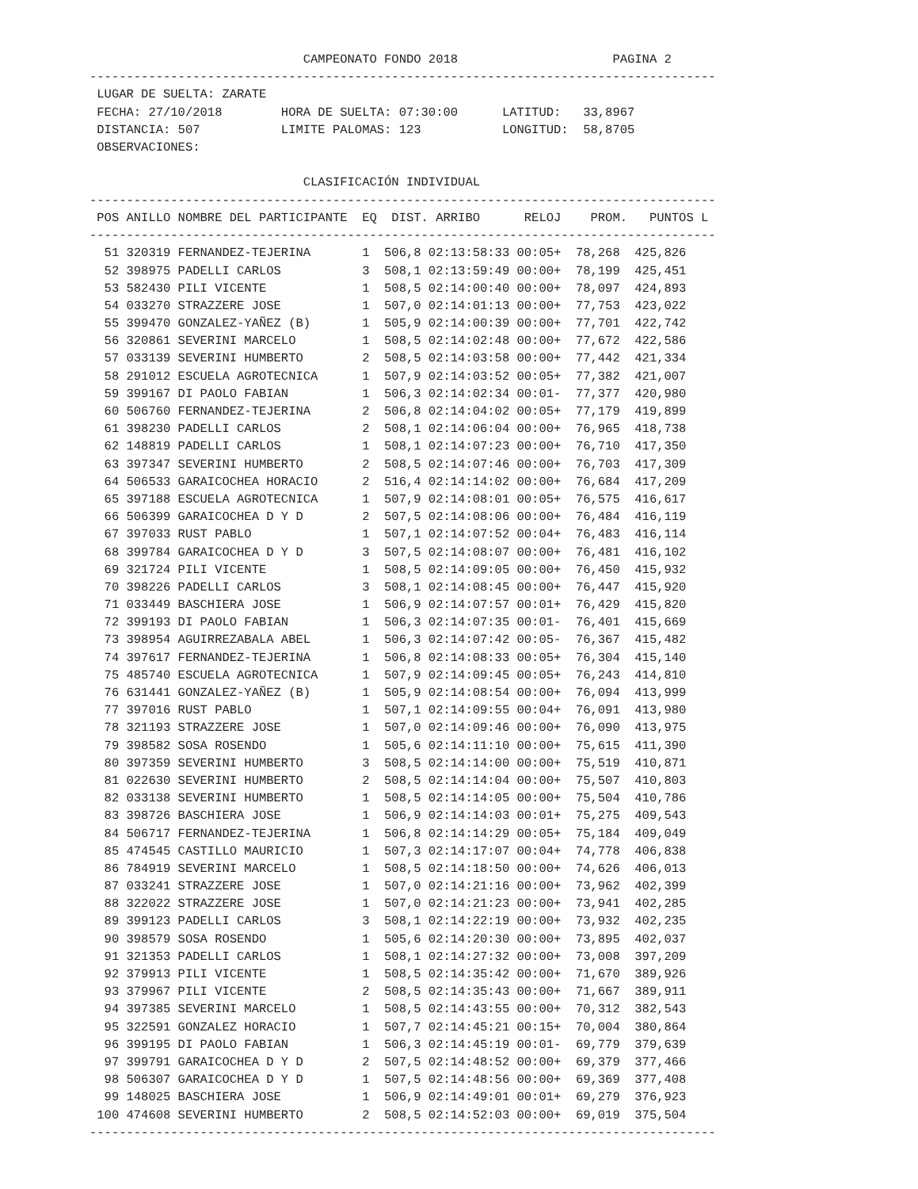CAMPEONATO FONDO 2018                     PAGINA 2
-------------------------------------------------------------------------------------
 LUGAR DE SUELTA: ZARATE
 FECHA: 27/10/2018        HORA DE SUELTA: 07:30:00      LATITUD:   33,8967
 DISTANCIA: 507           LIMITE PALOMAS: 123           LONGITUD:  58,8705
 OBSERVACIONES:

                             CLASIFICACIÓN INDIVIDUAL
-------------------------------------------------------------------------------------
 POS ANILLO NOMBRE DEL PARTICIPANTE  EQ  DIST. ARRIBO      RELOJ    PROM.   PUNTOS L
-------------------------------------------------------------------------------------
| 51 320319 FERNANDEZ-TEJERINA 1 506,8 02:13:58:33 00:05+ 78,268 425,826 |
| 52 398975 PADELLI CARLOS 3 508,1 02:13:59:49 00:00+ 78,199 425,451 |
| 53 582430 PILI VICENTE 1 508,5 02:14:00:40 00:00+ 78,097 424,893 |
| 54 033270 STRAZZERE JOSE 1 507,0 02:14:01:13 00:00+ 77,753 423,022 |
| 55 399470 GONZALEZ-YAÑEZ (B) 1 505,9 02:14:00:39 00:00+ 77,701 422,742 |
| 56 320861 SEVERINI MARCELO 1 508,5 02:14:02:48 00:00+ 77,672 422,586 |
| 57 033139 SEVERINI HUMBERTO 2 508,5 02:14:03:58 00:00+ 77,442 421,334 |
| 58 291012 ESCUELA AGROTECNICA 1 507,9 02:14:03:52 00:05+ 77,382 421,007 |
| 59 399167 DI PAOLO FABIAN 1 506,3 02:14:02:34 00:01- 77,377 420,980 |
| 60 506760 FERNANDEZ-TEJERINA 2 506,8 02:14:04:02 00:05+ 77,179 419,899 |
| 61 398230 PADELLI CARLOS 2 508,1 02:14:06:04 00:00+ 76,965 418,738 |
| 62 148819 PADELLI CARLOS 1 508,1 02:14:07:23 00:00+ 76,710 417,350 |
| 63 397347 SEVERINI HUMBERTO 2 508,5 02:14:07:46 00:00+ 76,703 417,309 |
| 64 506533 GARAICOCHEA HORACIO 2 516,4 02:14:14:02 00:00+ 76,684 417,209 |
| 65 397188 ESCUELA AGROTECNICA 1 507,9 02:14:08:01 00:05+ 76,575 416,617 |
| 66 506399 GARAICOCHEA D Y D 2 507,5 02:14:08:06 00:00+ 76,484 416,119 |
| 67 397033 RUST PABLO 1 507,1 02:14:07:52 00:04+ 76,483 416,114 |
| 68 399784 GARAICOCHEA D Y D 3 507,5 02:14:08:07 00:00+ 76,481 416,102 |
| 69 321724 PILI VICENTE 1 508,5 02:14:09:05 00:00+ 76,450 415,932 |
| 70 398226 PADELLI CARLOS 3 508,1 02:14:08:45 00:00+ 76,447 415,920 |
| 71 033449 BASCHIERA JOSE 1 506,9 02:14:07:57 00:01+ 76,429 415,820 |
| 72 399193 DI PAOLO FABIAN 1 506,3 02:14:07:35 00:01- 76,401 415,669 |
| 73 398954 AGUIRREZABALA ABEL 1 506,3 02:14:07:42 00:05- 76,367 415,482 |
| 74 397617 FERNANDEZ-TEJERINA 1 506,8 02:14:08:33 00:05+ 76,304 415,140 |
| 75 485740 ESCUELA AGROTECNICA 1 507,9 02:14:09:45 00:05+ 76,243 414,810 |
| 76 631441 GONZALEZ-YAÑEZ (B) 1 505,9 02:14:08:54 00:00+ 76,094 413,999 |
| 77 397016 RUST PABLO 1 507,1 02:14:09:55 00:04+ 76,091 413,980 |
| 78 321193 STRAZZERE JOSE 1 507,0 02:14:09:46 00:00+ 76,090 413,975 |
| 79 398582 SOSA ROSENDO 1 505,6 02:14:11:10 00:00+ 75,615 411,390 |
| 80 397359 SEVERINI HUMBERTO 3 508,5 02:14:14:00 00:00+ 75,519 410,871 |
| 81 022630 SEVERINI HUMBERTO 2 508,5 02:14:14:04 00:00+ 75,507 410,803 |
| 82 033138 SEVERINI HUMBERTO 1 508,5 02:14:14:05 00:00+ 75,504 410,786 |
| 83 398726 BASCHIERA JOSE 1 506,9 02:14:14:03 00:01+ 75,275 409,543 |
| 84 506717 FERNANDEZ-TEJERINA 1 506,8 02:14:14:29 00:05+ 75,184 409,049 |
| 85 474545 CASTILLO MAURICIO 1 507,3 02:14:17:07 00:04+ 74,778 406,838 |
| 86 784919 SEVERINI MARCELO 1 508,5 02:14:18:50 00:00+ 74,626 406,013 |
| 87 033241 STRAZZERE JOSE 1 507,0 02:14:21:16 00:00+ 73,962 402,399 |
| 88 322022 STRAZZERE JOSE 1 507,0 02:14:21:23 00:00+ 73,941 402,285 |
| 89 399123 PADELLI CARLOS 3 508,1 02:14:22:19 00:00+ 73,932 402,235 |
| 90 398579 SOSA ROSENDO 1 505,6 02:14:20:30 00:00+ 73,895 402,037 |
| 91 321353 PADELLI CARLOS 1 508,1 02:14:27:32 00:00+ 73,008 397,209 |
| 92 379913 PILI VICENTE 1 508,5 02:14:35:42 00:00+ 71,670 389,926 |
| 93 379967 PILI VICENTE 2 508,5 02:14:35:43 00:00+ 71,667 389,911 |
| 94 397385 SEVERINI MARCELO 1 508,5 02:14:43:55 00:00+ 70,312 382,543 |
| 95 322591 GONZALEZ HORACIO 1 507,7 02:14:45:21 00:15+ 70,004 380,864 |
| 96 399195 DI PAOLO FABIAN 1 506,3 02:14:45:19 00:01- 69,779 379,639 |
| 97 399791 GARAICOCHEA D Y D 2 507,5 02:14:48:52 00:00+ 69,379 377,466 |
| 98 506307 GARAICOCHEA D Y D 1 507,5 02:14:48:56 00:00+ 69,369 377,408 |
| 99 148025 BASCHIERA JOSE 1 506,9 02:14:49:01 00:01+ 69,279 376,923 |
| 100 474608 SEVERINI HUMBERTO 2 508,5 02:14:52:03 00:00+ 69,019 375,504 |
| ------------------------------------------------------------------------------------- |